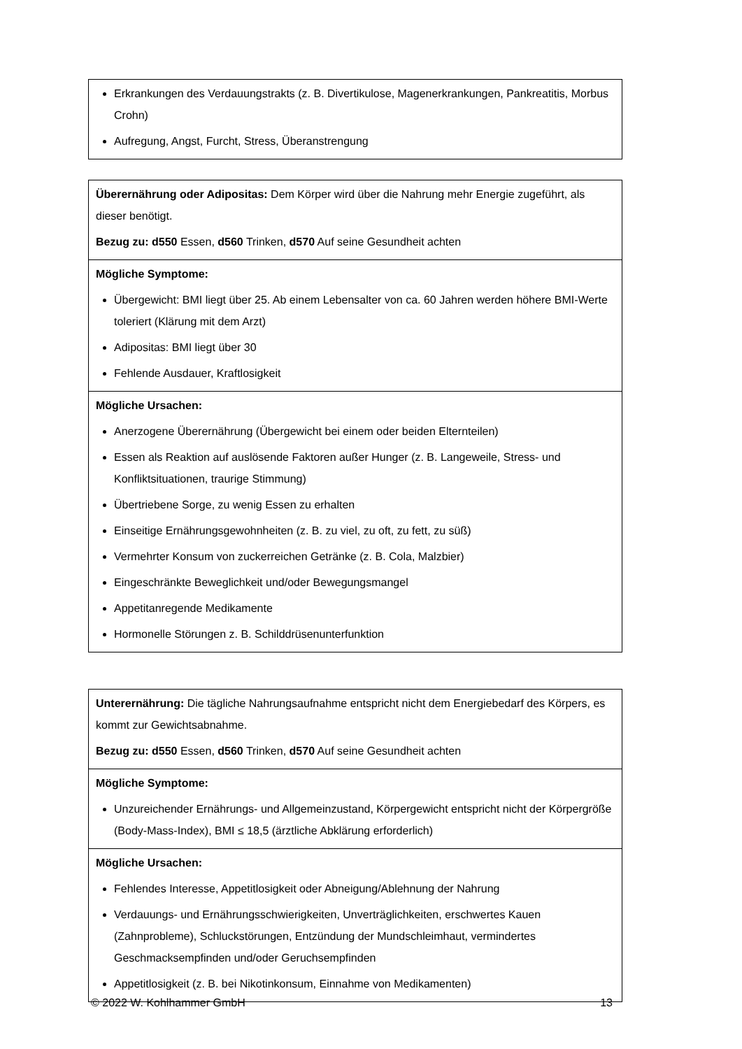| Erkrankungen des Verdauungstrakts (z. B. Divertikulose, Magenerkrankungen, Pankreatitis, Morbus Crohn) Aufregung, Angst, Furcht, Stress, Überanstrengung |
| Überernährung oder Adipositas: Dem Körper wird über die Nahrung mehr Energie zugeführt, als dieser benötigt. Bezug zu: d550 Essen, d560 Trinken, d570 Auf seine Gesundheit achten |
| Mögliche Symptome: Übergewicht: BMI liegt über 25. Ab einem Lebensalter von ca. 60 Jahren werden höhere BMI-Werte toleriert (Klärung mit dem Arzt) Adipositas: BMI liegt über 30 Fehlende Ausdauer, Kraftlosigkeit |
| Mögliche Ursachen: Anerzogene Überernährung (Übergewicht bei einem oder beiden Elternteilen) Essen als Reaktion auf auslösende Faktoren außer Hunger (z. B. Langeweile, Stress- und Konfliktsituationen, traurige Stimmung) Übertriebene Sorge, zu wenig Essen zu erhalten Einseitige Ernährungsgewohnheiten (z. B. zu viel, zu oft, zu fett, zu süß) Vermehrter Konsum von zuckerreichen Getränke (z. B. Cola, Malzbier) Eingeschränkte Beweglichkeit und/oder Bewegungsmangel Appetitanregende Medikamente Hormonelle Störungen z. B. Schilddrüsenunterfunktion |
| Unterernährung: Die tägliche Nahrungsaufnahme entspricht nicht dem Energiebedarf des Körpers, es kommt zur Gewichtsabnahme. Bezug zu: d550 Essen, d560 Trinken, d570 Auf seine Gesundheit achten |
| Mögliche Symptome: Unzureichender Ernährungs- und Allgemeinzustand, Körpergewicht entspricht nicht der Körpergröße (Body-Mass-Index), BMI ≤ 18,5 (ärztliche Abklärung erforderlich) |
| Mögliche Ursachen: Fehlendes Interesse, Appetitlosigkeit oder Abneigung/Ablehnung der Nahrung Verdauungs- und Ernährungsschwierigkeiten, Unverträglichkeiten, erschwertes Kauen (Zahnprobleme), Schluckstörungen, Entzündung der Mundschleimhaut, vermindertes Geschmacksempfinden und/oder Geruchsempfinden Appetitlosigkeit (z. B. bei Nikotinkonsum, Einnahme von Medikamenten) |
© 2022 W. Kohlhammer GmbH 13